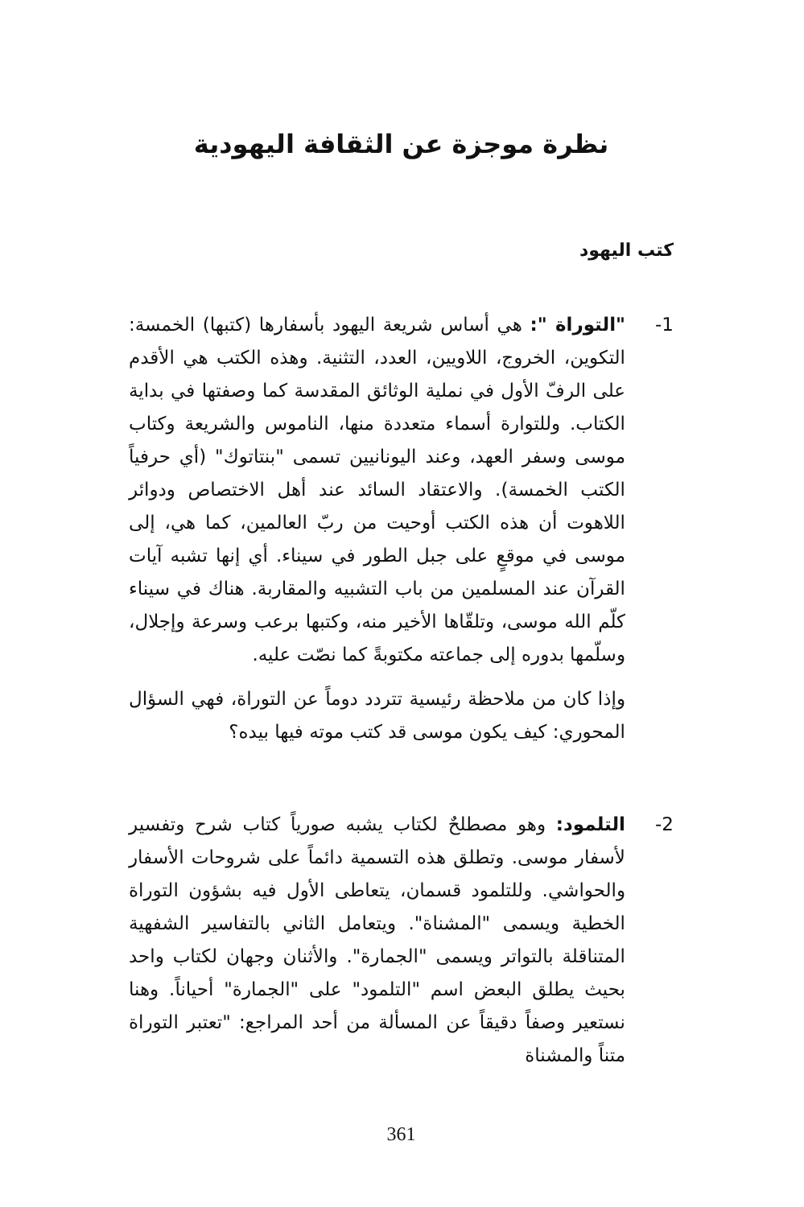نظرة موجزة عن الثقافة اليهودية
كتب اليهود
1- "التوراة ": هي أساس شريعة اليهود بأسفارها (كتبها) الخمسة: التكوين، الخروج، اللاويين، العدد، التثنية. وهذه الكتب هي الأقدم على الرفّ الأول في نملية الوثائق المقدسة كما وصفتها في بداية الكتاب. وللتوارة أسماء متعددة منها، الناموس والشريعة وكتاب موسى وسفر العهد، وعند اليونانيين تسمى "بنتاتوك" (أي حرفياً الكتب الخمسة). والاعتقاد السائد عند أهل الاختصاص ودوائر اللاهوت أن هذه الكتب أوحيت من ربّ العالمين، كما هي، إلى موسى في موقعٍ على جبل الطور في سيناء. أي إنها تشبه آيات القرآن عند المسلمين من باب التشبيه والمقاربة. هناك في سيناء كلّم الله موسى، وتلقّاها الأخير منه، وكتبها برعب وسرعة وإجلال، وسلّمها بدوره إلى جماعته مكتوبةً كما نصّت عليه.
وإذا كان من ملاحظة رئيسية تتردد دوماً عن التوراة، فهي السؤال المحوري: كيف يكون موسى قد كتب موته فيها بيده؟
2- التلمود: وهو مصطلحٌ لكتاب يشبه صورياً كتاب شرح وتفسير لأسفار موسى. وتطلق هذه التسمية دائماً على شروحات الأسفار والحواشي. وللتلمود قسمان، يتعاطى الأول فيه بشؤون التوراة الخطية ويسمى "المشناة". ويتعامل الثاني بالتفاسير الشفهية المتناقلة بالتواتر ويسمى "الجمارة". والأثنان وجهان لكتاب واحد بحيث يطلق البعض اسم "التلمود" على "الجمارة" أحياناً. وهنا نستعير وصفاً دقيقاً عن المسألة من أحد المراجع: "تعتبر التوراة متناً والمشناة
361